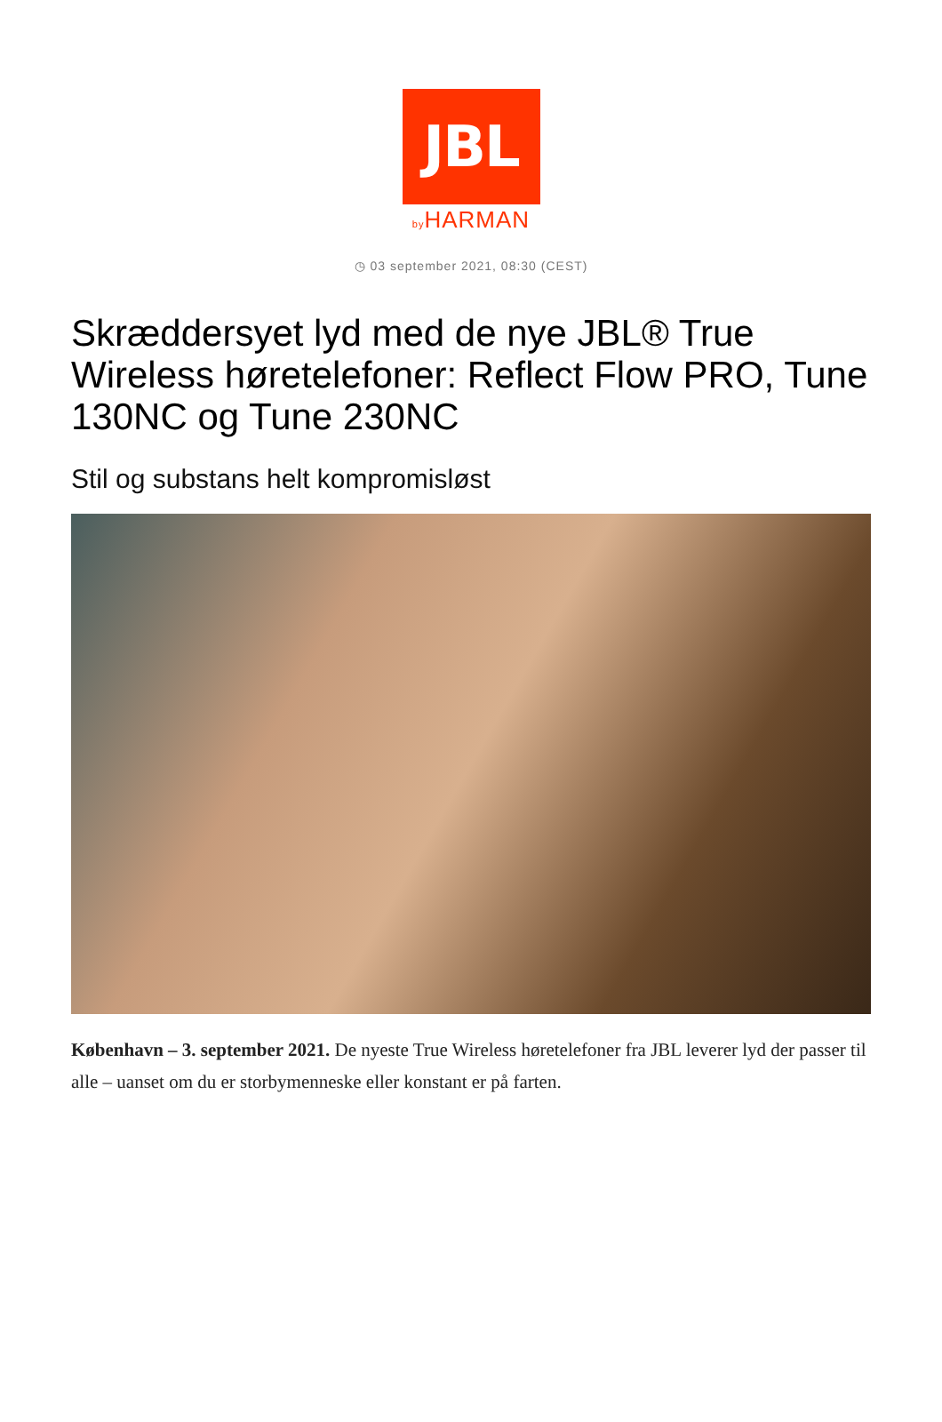JBL
by HARMAN
◷ 03 september 2021, 08:30 (CEST)
Skræddersyet lyd med de nye JBL® True Wireless høretelefoner: Reflect Flow PRO, Tune 130NC og Tune 230NC
Stil og substans helt kompromisløst
København – 3. september 2021. De nyeste True Wireless høretelefoner fra JBL leverer lyd der passer til alle – uanset om du er storbymenneske eller konstant er på farten.